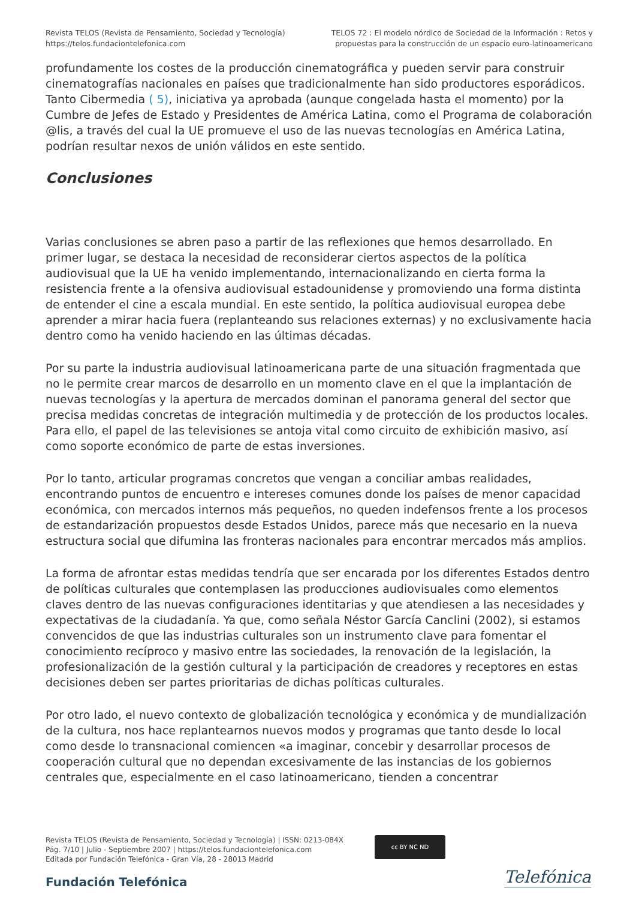Revista TELOS (Revista de Pensamiento, Sociedad y Tecnología)
https://telos.fundaciontelefonica.com
TELOS 72 : El modelo nórdico de Sociedad de la Información : Retos y
propuestas para la construcción de un espacio euro-latinoamericano
profundamente los costes de la producción cinematográfica y pueden servir para construir cinematografías nacionales en países que tradicionalmente han sido productores esporádicos. Tanto Cibermedia ( 5), iniciativa ya aprobada (aunque congelada hasta el momento) por la Cumbre de Jefes de Estado y Presidentes de América Latina, como el Programa de colaboración @lis, a través del cual la UE promueve el uso de las nuevas tecnologías en América Latina, podrían resultar nexos de unión válidos en este sentido.
Conclusiones
Varias conclusiones se abren paso a partir de las reflexiones que hemos desarrollado. En primer lugar, se destaca la necesidad de reconsiderar ciertos aspectos de la política audiovisual que la UE ha venido implementando, internacionalizando en cierta forma la resistencia frente a la ofensiva audiovisual estadounidense y promoviendo una forma distinta de entender el cine a escala mundial. En este sentido, la política audiovisual europea debe aprender a mirar hacia fuera (replanteando sus relaciones externas) y no exclusivamente hacia dentro como ha venido haciendo en las últimas décadas.
Por su parte la industria audiovisual latinoamericana parte de una situación fragmentada que no le permite crear marcos de desarrollo en un momento clave en el que la implantación de nuevas tecnologías y la apertura de mercados dominan el panorama general del sector que precisa medidas concretas de integración multimedia y de protección de los productos locales. Para ello, el papel de las televisiones se antoja vital como circuito de exhibición masivo, así como soporte económico de parte de estas inversiones.
Por lo tanto, articular programas concretos que vengan a conciliar ambas realidades, encontrando puntos de encuentro e intereses comunes donde los países de menor capacidad económica, con mercados internos más pequeños, no queden indefensos frente a los procesos de estandarización propuestos desde Estados Unidos, parece más que necesario en la nueva estructura social que difumina las fronteras nacionales para encontrar mercados más amplios.
La forma de afrontar estas medidas tendría que ser encarada por los diferentes Estados dentro de políticas culturales que contemplasen las producciones audiovisuales como elementos claves dentro de las nuevas configuraciones identitarias y que atendiesen a las necesidades y expectativas de la ciudadanía. Ya que, como señala Néstor García Canclini (2002), si estamos convencidos de que las industrias culturales son un instrumento clave para fomentar el conocimiento recíproco y masivo entre las sociedades, la renovación de la legislación, la profesionalización de la gestión cultural y la participación de creadores y receptores en estas decisiones deben ser partes prioritarias de dichas políticas culturales.
Por otro lado, el nuevo contexto de globalización tecnológica y económica y de mundialización de la cultura, nos hace replantearnos nuevos modos y programas que tanto desde lo local como desde lo transnacional comiencen «a imaginar, concebir y desarrollar procesos de cooperación cultural que no dependan excesivamente de las instancias de los gobiernos centrales que, especialmente en el caso latinoamericano, tienden a concentrar
Revista TELOS (Revista de Pensamiento, Sociedad y Tecnología) | ISSN: 0213-084X
Pág. 7/10 | Julio - Septiembre 2007 | https://telos.fundaciontelefonica.com
Editada por Fundación Telefónica - Gran Vía, 28 - 28013 Madrid
cc BY NC ND
Fundación Telefónica Telefónica